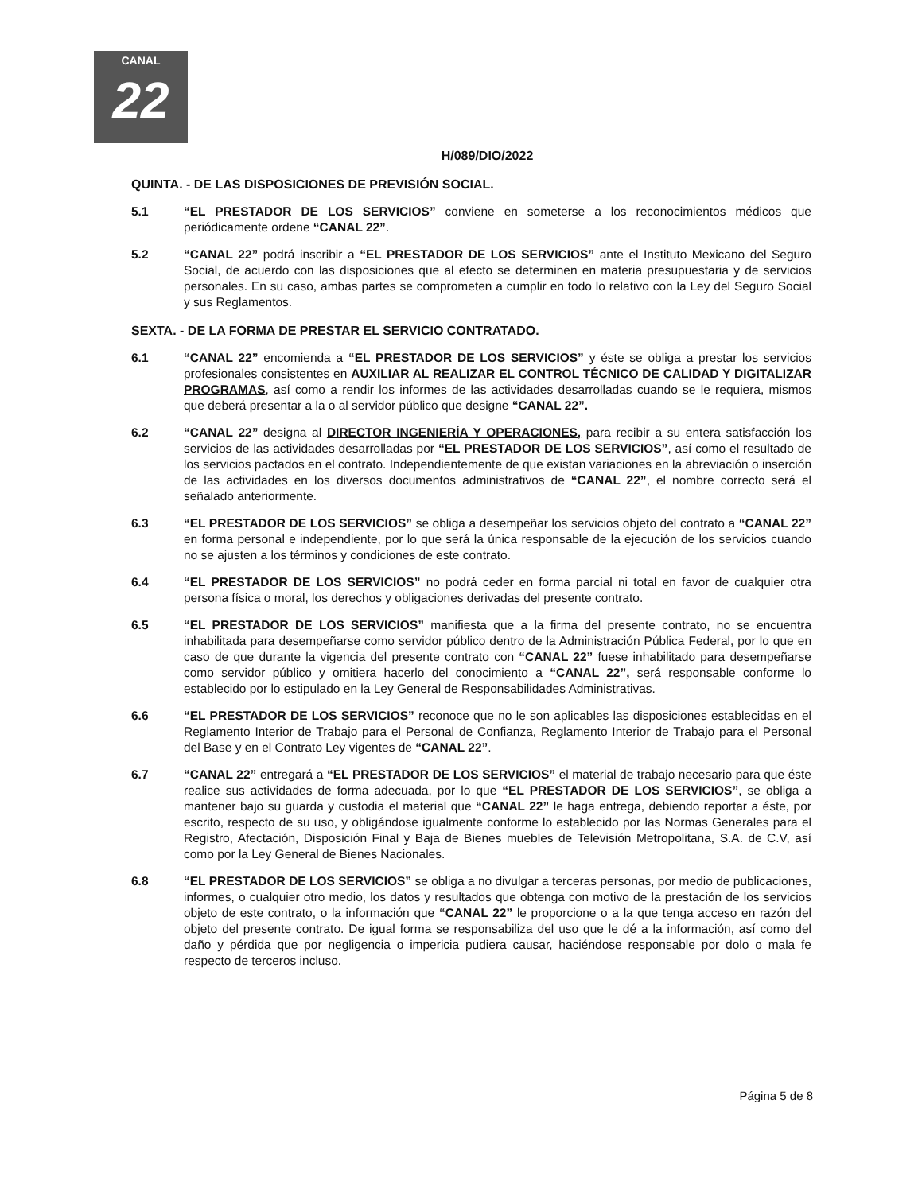CANAL
22
H/089/DIO/2022
QUINTA. - DE LAS DISPOSICIONES DE PREVISIÓN SOCIAL.
5.1 “EL PRESTADOR DE LOS SERVICIOS” conviene en someterse a los reconocimientos médicos que periódicamente ordene “CANAL 22”.
5.2 “CANAL 22” podrá inscribir a “EL PRESTADOR DE LOS SERVICIOS” ante el Instituto Mexicano del Seguro Social, de acuerdo con las disposiciones que al efecto se determinen en materia presupuestaria y de servicios personales. En su caso, ambas partes se comprometen a cumplir en todo lo relativo con la Ley del Seguro Social y sus Reglamentos.
SEXTA. - DE LA FORMA DE PRESTAR EL SERVICIO CONTRATADO.
6.1 “CANAL 22” encomienda a “EL PRESTADOR DE LOS SERVICIOS” y éste se obliga a prestar los servicios profesionales consistentes en AUXILIAR AL REALIZAR EL CONTROL TÉCNICO DE CALIDAD Y DIGITALIZAR PROGRAMAS, así como a rendir los informes de las actividades desarrolladas cuando se le requiera, mismos que deberá presentar a la o al servidor público que designe “CANAL 22”.
6.2 “CANAL 22” designa al DIRECTOR INGENIERÍA Y OPERACIONES, para recibir a su entera satisfacción los servicios de las actividades desarrolladas por “EL PRESTADOR DE LOS SERVICIOS”, así como el resultado de los servicios pactados en el contrato. Independientemente de que existan variaciones en la abreviación o inserción de las actividades en los diversos documentos administrativos de “CANAL 22”, el nombre correcto será el señalado anteriormente.
6.3 “EL PRESTADOR DE LOS SERVICIOS” se obliga a desempeñar los servicios objeto del contrato a “CANAL 22” en forma personal e independiente, por lo que será la única responsable de la ejecución de los servicios cuando no se ajusten a los términos y condiciones de este contrato.
6.4 “EL PRESTADOR DE LOS SERVICIOS” no podrá ceder en forma parcial ni total en favor de cualquier otra persona física o moral, los derechos y obligaciones derivadas del presente contrato.
6.5 “EL PRESTADOR DE LOS SERVICIOS” manifiesta que a la firma del presente contrato, no se encuentra inhabilitada para desempeñarse como servidor público dentro de la Administración Pública Federal, por lo que en caso de que durante la vigencia del presente contrato con “CANAL 22” fuese inhabilitado para desempeñarse como servidor público y omitiera hacerlo del conocimiento a “CANAL 22”, será responsable conforme lo establecido por lo estipulado en la Ley General de Responsabilidades Administrativas.
6.6 “EL PRESTADOR DE LOS SERVICIOS” reconoce que no le son aplicables las disposiciones establecidas en el Reglamento Interior de Trabajo para el Personal de Confianza, Reglamento Interior de Trabajo para el Personal del Base y en el Contrato Ley vigentes de “CANAL 22”.
6.7 “CANAL 22” entregará a “EL PRESTADOR DE LOS SERVICIOS” el material de trabajo necesario para que éste realice sus actividades de forma adecuada, por lo que “EL PRESTADOR DE LOS SERVICIOS”, se obliga a mantener bajo su guarda y custodia el material que “CANAL 22” le haga entrega, debiendo reportar a éste, por escrito, respecto de su uso, y obligándose igualmente conforme lo establecido por las Normas Generales para el Registro, Afectación, Disposición Final y Baja de Bienes muebles de Televisión Metropolitana, S.A. de C.V, así como por la Ley General de Bienes Nacionales.
6.8 “EL PRESTADOR DE LOS SERVICIOS” se obliga a no divulgar a terceras personas, por medio de publicaciones, informes, o cualquier otro medio, los datos y resultados que obtenga con motivo de la prestación de los servicios objeto de este contrato, o la información que “CANAL 22” le proporcione o a la que tenga acceso en razón del objeto del presente contrato. De igual forma se responsabiliza del uso que le dé a la información, así como del daño y pérdida que por negligencia o impericia pudiera causar, haciéndose responsable por dolo o mala fe respecto de terceros incluso.
Página 5 de 8